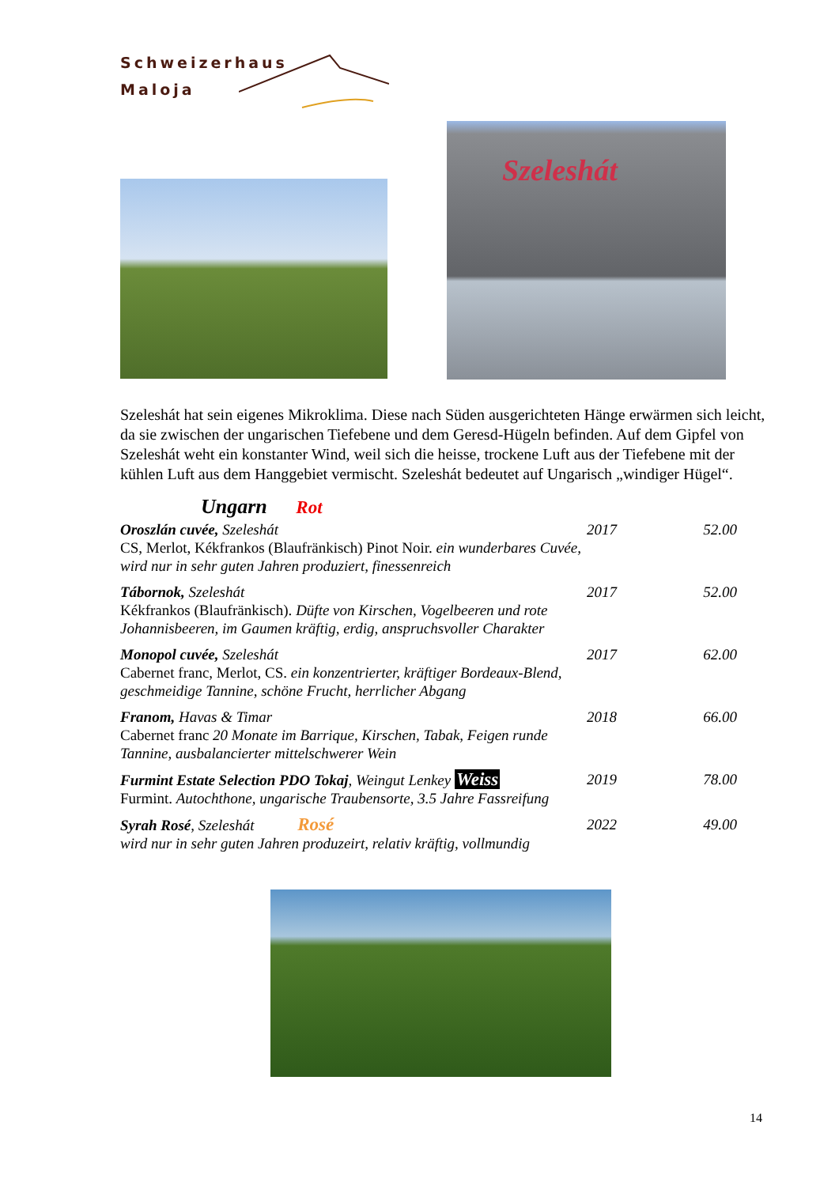Schweizerhaus
Maloja
Szeleshát
Szeleshát hat sein eigenes Mikroklima. Diese nach Süden ausgerichteten Hänge erwärmen sich leicht, da sie zwischen der ungarischen Tiefebene und dem Geresd-Hügeln befinden. Auf dem Gipfel von Szeleshát weht ein konstanter Wind, weil sich die heisse, trockene Luft aus der Tiefebene mit der kühlen Luft aus dem Hanggebiet vermischt. Szeleshát bedeutet auf Ungarisch „windiger Hügel“.
Ungarn Rot
| Oroszlán cuvée, Szeleshát | 2017 | 52.00 |
| CS, Merlot, Kékfrankos (Blaufränkisch) Pinot Noir. ein wunderbares Cuvée, wird nur in sehr guten Jahren produziert, finessenreich | | |
| Tábornok, Szeleshát | 2017 | 52.00 |
| Kékfrankos (Blaufränkisch). Düfte von Kirschen, Vogelbeeren und rote Johannisbeeren, im Gaumen kräftig, erdig, anspruchsvoller Charakter | | |
| Monopol cuvée, Szeleshát | 2017 | 62.00 |
| Cabernet franc, Merlot, CS. ein konzentrierter, kräftiger Bordeaux-Blend, geschmeidige Tannine, schöne Frucht, herrlicher Abgang | | |
| Franom, Havas & Timar | 2018 | 66.00 |
| Cabernet franc 20 Monate im Barrique, Kirschen, Tabak, Feigen runde Tannine, ausbalancierter mittelschwerer Wein | | |
| Furmint Estate Selection PDO Tokaj , Weingut Lenkey Weiss | 2019 | 78.00 |
| Furmint. Autochthone, ungarische Traubensorte, 3.5 Jahre Fassreifung | | |
| Syrah Rosé , Szeleshát Rosé | 2022 | 49.00 |
| wird nur in sehr guten Jahren produzeirt, relativ kräftig, vollmundig | | |
14